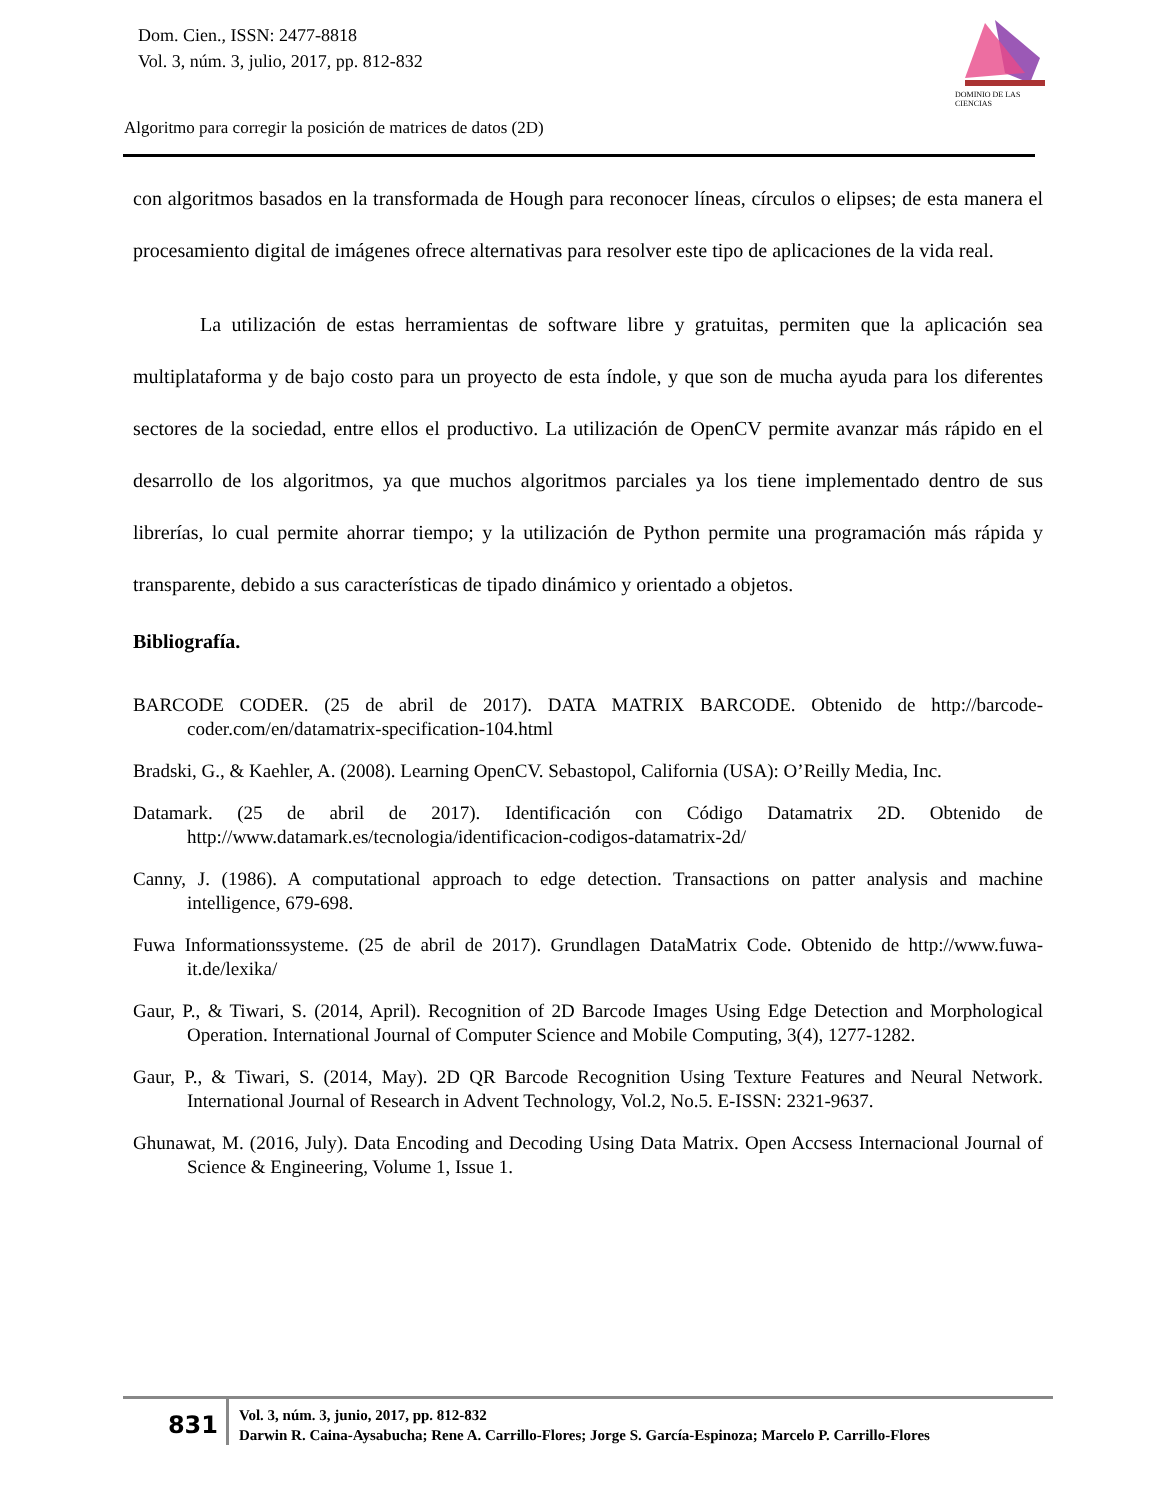Dom. Cien., ISSN: 2477-8818
Vol. 3, núm. 3, julio, 2017, pp. 812-832
DOMINIO DE LAS CIENCIAS
Algoritmo para corregir la posición de matrices de datos (2D)
con algoritmos basados en la transformada de Hough para reconocer líneas, círculos o elipses; de esta manera el procesamiento digital de imágenes ofrece alternativas para resolver este tipo de aplicaciones de la vida real.
La utilización de estas herramientas de software libre y gratuitas, permiten que la aplicación sea multiplataforma y de bajo costo para un proyecto de esta índole, y que son de mucha ayuda para los diferentes sectores de la sociedad, entre ellos el productivo. La utilización de OpenCV permite avanzar más rápido en el desarrollo de los algoritmos, ya que muchos algoritmos parciales ya los tiene implementado dentro de sus librerías, lo cual permite ahorrar tiempo; y la utilización de Python permite una programación más rápida y transparente, debido a sus características de tipado dinámico y orientado a objetos.
Bibliografía.
BARCODE CODER. (25 de abril de 2017). DATA MATRIX BARCODE. Obtenido de http://barcode-coder.com/en/datamatrix-specification-104.html
Bradski, G., & Kaehler, A. (2008). Learning OpenCV. Sebastopol, California (USA): O’Reilly Media, Inc.
Datamark. (25 de abril de 2017). Identificación con Código Datamatrix 2D. Obtenido de http://www.datamark.es/tecnologia/identificacion-codigos-datamatrix-2d/
Canny, J. (1986). A computational approach to edge detection. Transactions on patter analysis and machine intelligence, 679-698.
Fuwa Informationssysteme. (25 de abril de 2017). Grundlagen DataMatrix Code. Obtenido de http://www.fuwa-it.de/lexika/
Gaur, P., & Tiwari, S. (2014, April). Recognition of 2D Barcode Images Using Edge Detection and Morphological Operation. International Journal of Computer Science and Mobile Computing, 3(4), 1277-1282.
Gaur, P., & Tiwari, S. (2014, May). 2D QR Barcode Recognition Using Texture Features and Neural Network. International Journal of Research in Advent Technology, Vol.2, No.5. E-ISSN: 2321-9637.
Ghunawat, M. (2016, July). Data Encoding and Decoding Using Data Matrix. Open Accsess Internacional Journal of Science & Engineering, Volume 1, Issue 1.
831
Vol. 3, núm. 3, junio, 2017, pp. 812-832
Darwin R. Caina-Aysabucha; Rene A. Carrillo-Flores; Jorge S. García-Espinoza; Marcelo P. Carrillo-Flores